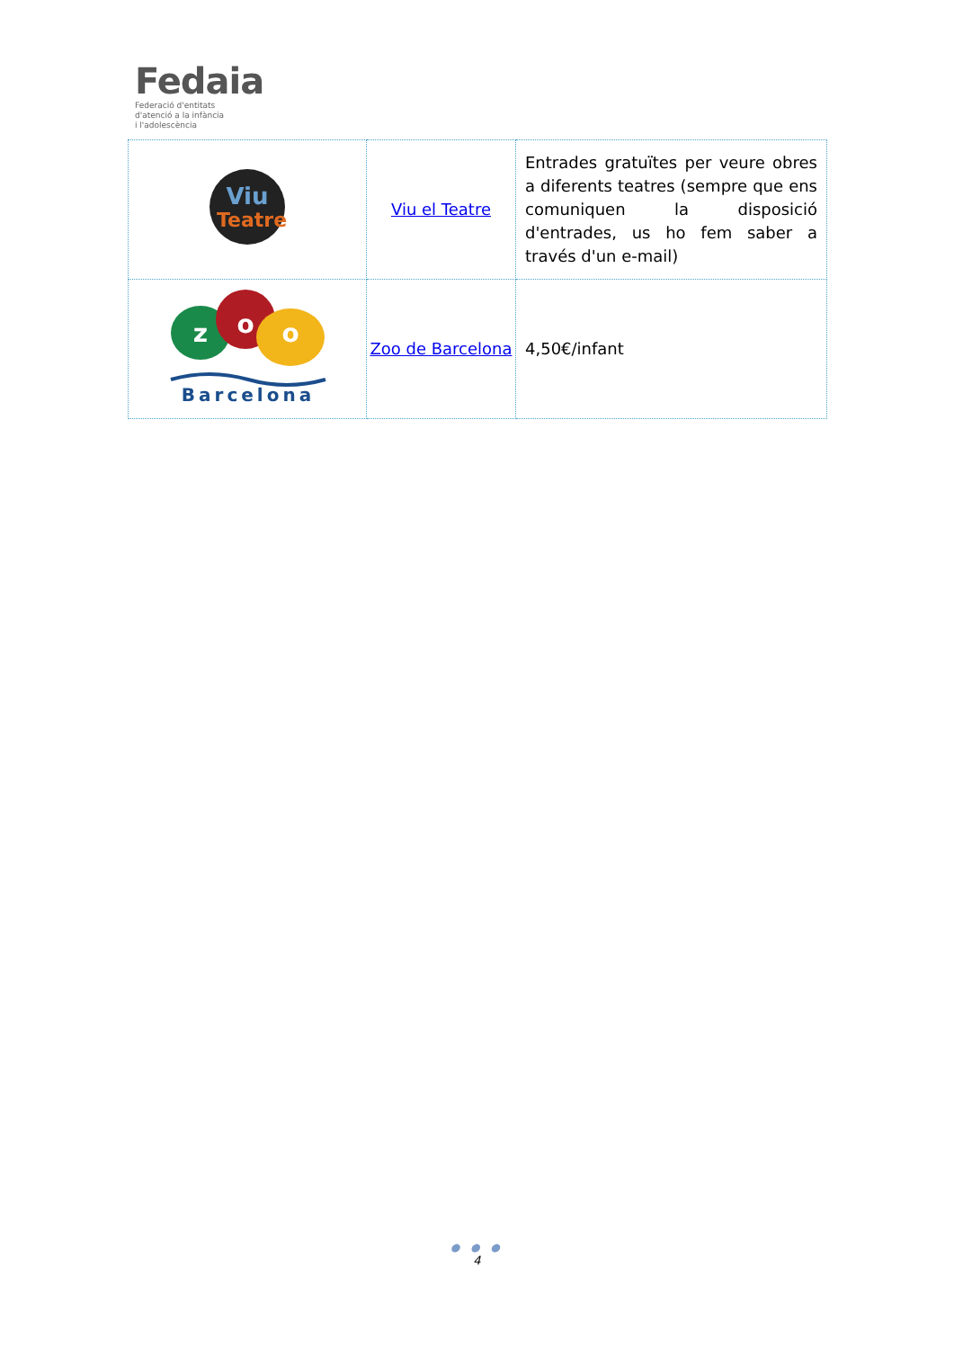Fedaia
Federació d'entitats
d'atenció a la infància
i l'adolescència
| Viu Teatre | Viu el Teatre | Entrades gratuïtes per veure obres a diferents teatres (sempre que ens comuniquen la disposició d'entrades, us ho fem saber a través d'un e-mail) |
| z o o Barcelona | Zoo de Barcelona | 4,50€/infant |
● ● ●
4